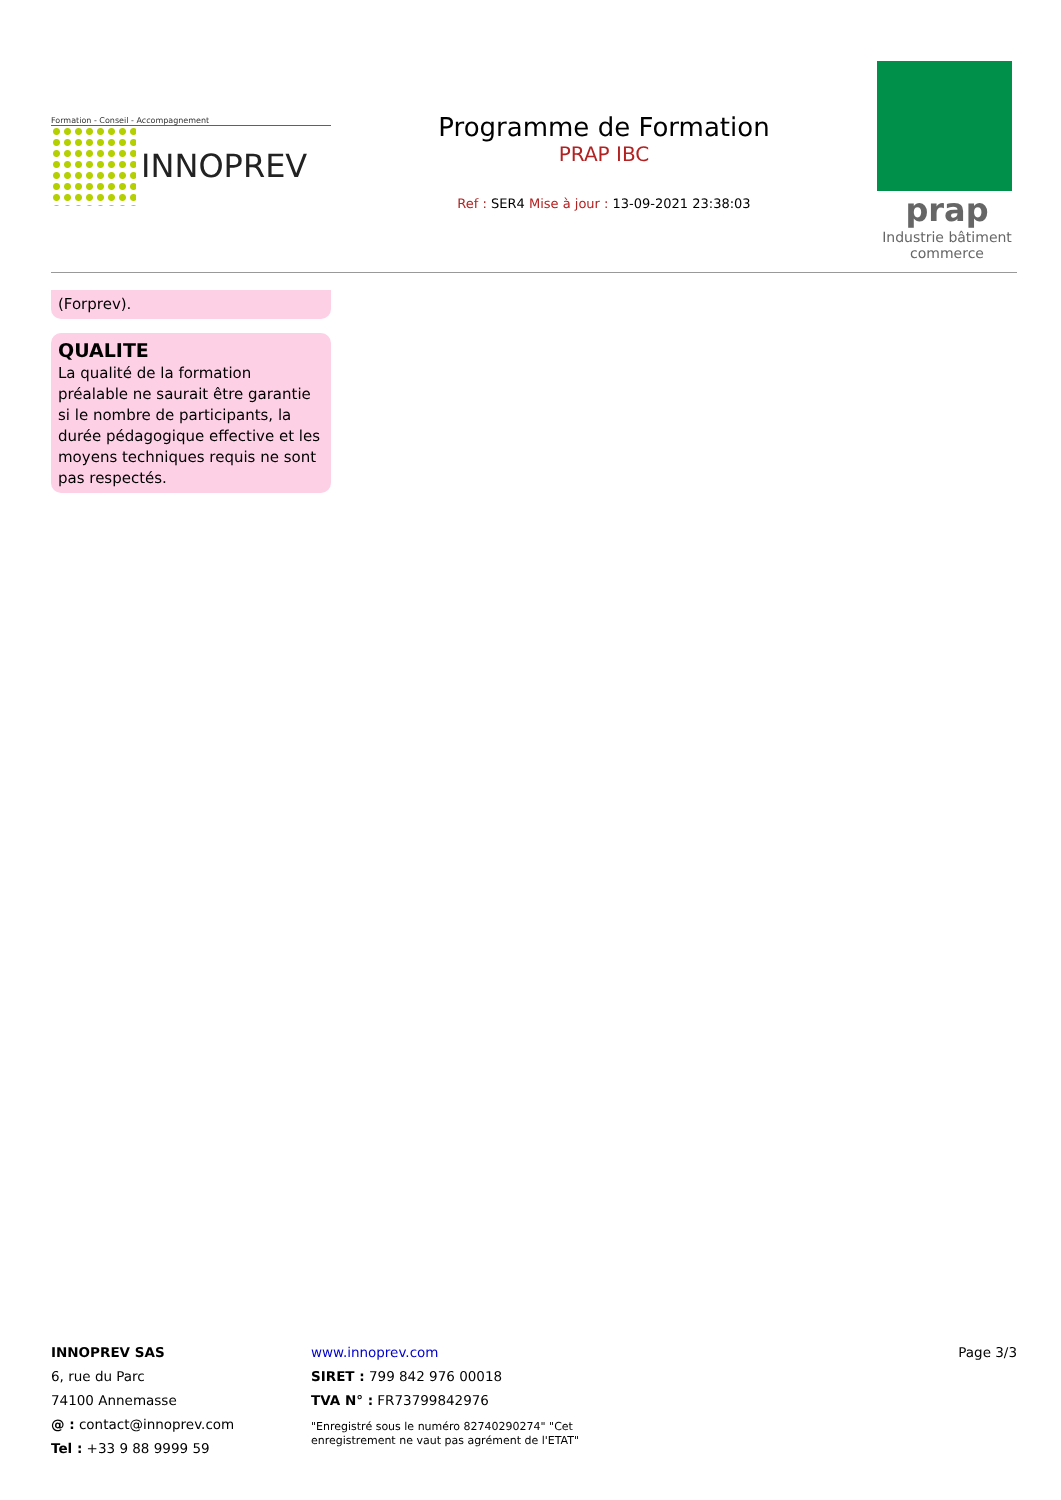Formation - Conseil - Accompagnement
INNOPREV
Programme de Formation
PRAP IBC
Ref : SER4 Mise à jour : 13-09-2021 23:38:03
prap
Industrie bâtiment commerce
(Forprev).
QUALITE
La qualité de la formation préalable ne saurait être garantie si le nombre de participants, la durée pédagogique effective et les moyens techniques requis ne sont pas respectés.
INNOPREV SAS
6, rue du Parc
74100 Annemasse
@ : contact@innoprev.com
Tel : +33 9 88 9999 59
www.innoprev.com
SIRET : 799 842 976 00018
TVA N° : FR73799842976
"Enregistré sous le numéro 82740290274" "Cet enregistrement ne vaut pas agrément de l'ETAT"
Page 3/3